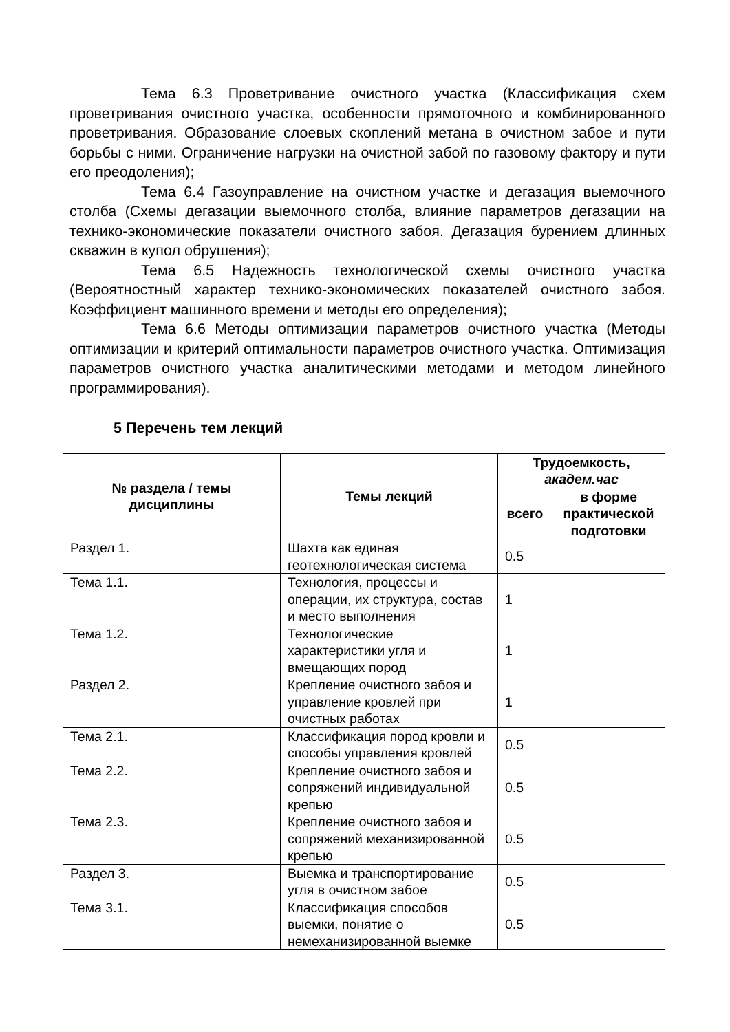Тема 6.3 Проветривание очистного участка (Классификация схем проветривания очистного участка, особенности прямоточного и комбинированного проветривания. Образование слоевых скоплений метана в очистном забое и пути борьбы с ними. Ограничение нагрузки на очистной забой по газовому фактору и пути его преодоления);
Тема 6.4 Газоуправление на очистном участке и дегазация выемочного столба (Схемы дегазации выемочного столба, влияние параметров дегазации на технико-экономические показатели очистного забоя. Дегазация бурением длинных скважин в купол обрушения);
Тема 6.5 Надежность технологической схемы очистного участка (Вероятностный характер технико-экономических показателей очистного забоя. Коэффициент машинного времени и методы его определения);
Тема 6.6 Методы оптимизации параметров очистного участка (Методы оптимизации и критерий оптимальности параметров очистного участка. Оптимизация параметров очистного участка аналитическими методами и методом линейного программирования).
5 Перечень тем лекций
| № раздела / темы дисциплины | Темы лекций | Трудоемкость, академ.час | |
| --- | --- | --- | --- |
| | | всего | в форме практической подготовки |
| Раздел 1. | Шахта как единая геотехнологическая система | 0.5 | |
| Тема 1.1. | Технология, процессы и операции, их структура, состав и место выполнения | 1 | |
| Тема 1.2. | Технологические характеристики угля и вмещающих пород | 1 | |
| Раздел 2. | Крепление очистного забоя и управление кровлей при очистных работах | 1 | |
| Тема 2.1. | Классификация пород кровли и способы управления кровлей | 0.5 | |
| Тема 2.2. | Крепление очистного забоя и сопряжений индивидуальной крепью | 0.5 | |
| Тема 2.3. | Крепление очистного забоя и сопряжений механизированной крепью | 0.5 | |
| Раздел 3. | Выемка и транспортирование угля в очистном забое | 0.5 | |
| Тема 3.1. | Классификация способов выемки, понятие о немеханизированной выемке | 0.5 | |